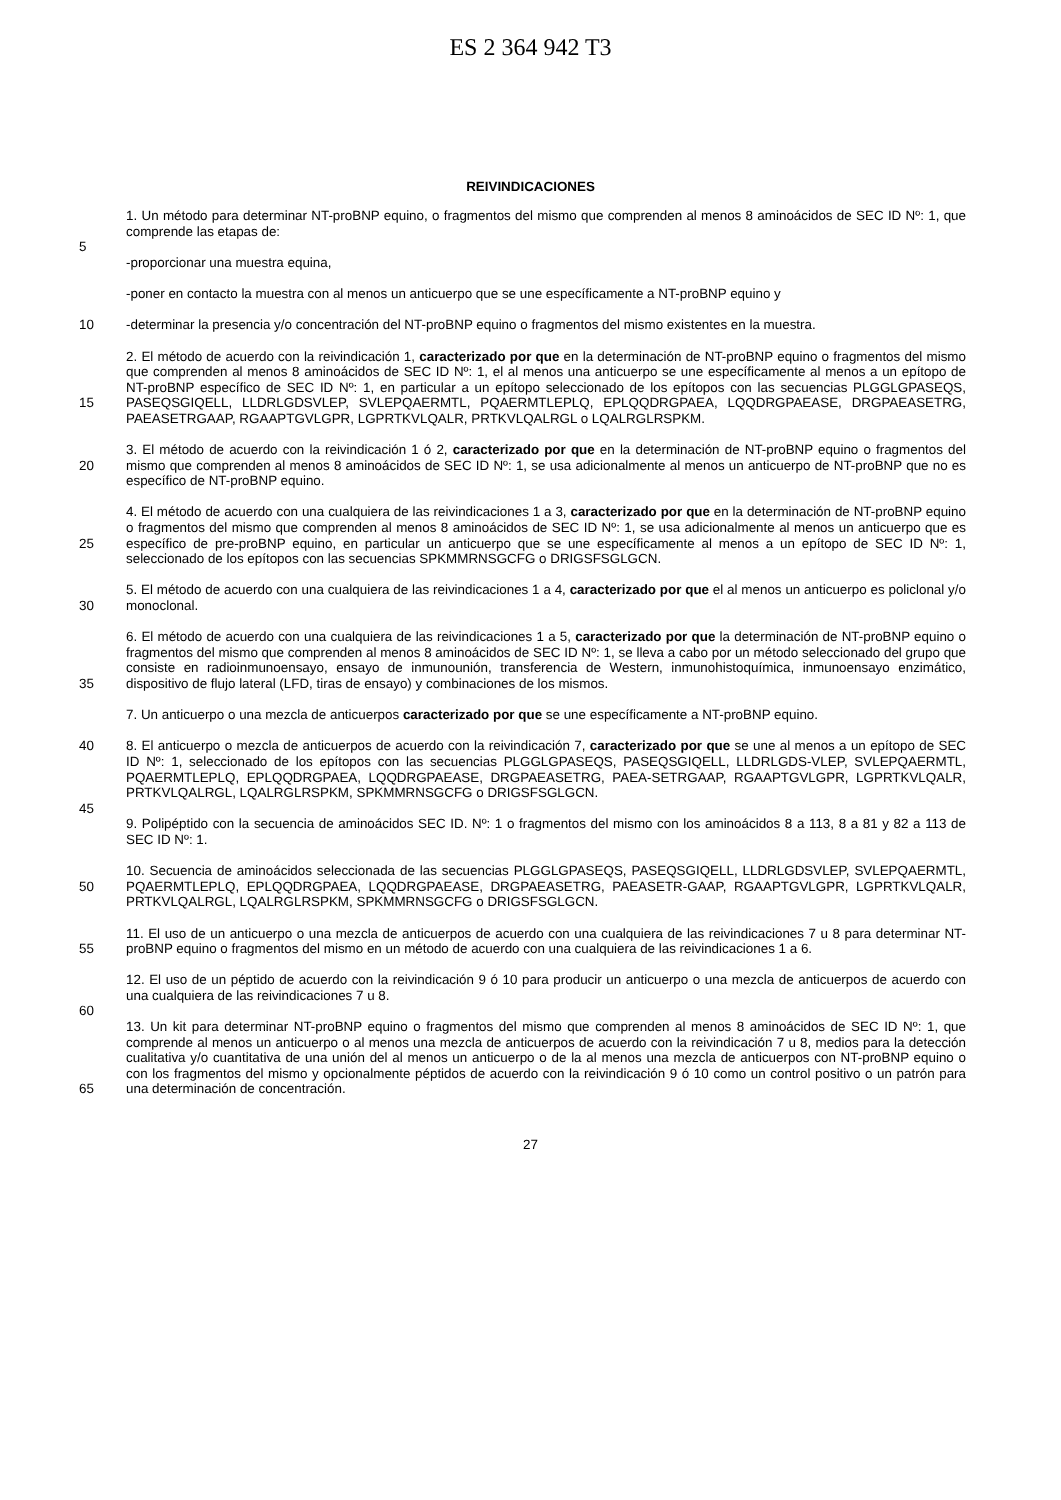ES 2 364 942 T3
REIVINDICACIONES
1. Un método para determinar NT-proBNP equino, o fragmentos del mismo que comprenden al menos 8 aminoácidos de SEC ID Nº: 1, que comprende las etapas de:
5
-proporcionar una muestra equina,
-poner en contacto la muestra con al menos un anticuerpo que se une específicamente a NT-proBNP equino y
10 -determinar la presencia y/o concentración del NT-proBNP equino o fragmentos del mismo existentes en la muestra.
15 2. El método de acuerdo con la reivindicación 1, caracterizado por que en la determinación de NT-proBNP equino o fragmentos del mismo que comprenden al menos 8 aminoácidos de SEC ID Nº: 1, el al menos una anticuerpo se une específicamente al menos a un epítopo de NT-proBNP específico de SEC ID Nº: 1, en particular a un epítopo seleccionado de los epítopos con las secuencias PLGGLGPASEQS, PASEQSGIQELL, LLDRLGDSVLEP, SVLEPQAERMTL, PQAERMTLEPLQ, EPLQQDRGPAEA, LQQDRGPAEASE, DRGPAEASETRG, PAEASETRGAAP, RGAAPTGVLGPR, LGPRTKVLQALR, PRTKVLQALRGL o LQALRGLRSPKM.
20 3. El método de acuerdo con la reivindicación 1 ó 2, caracterizado por que en la determinación de NT-proBNP equino o fragmentos del mismo que comprenden al menos 8 aminoácidos de SEC ID Nº: 1, se usa adicionalmente al menos un anticuerpo de NT-proBNP que no es específico de NT-proBNP equino.
25 4. El método de acuerdo con una cualquiera de las reivindicaciones 1 a 3, caracterizado por que en la determinación de NT-proBNP equino o fragmentos del mismo que comprenden al menos 8 aminoácidos de SEC ID Nº: 1, se usa adicionalmente al menos un anticuerpo que es específico de pre-proBNP equino, en particular un anticuerpo que se une específicamente al menos a un epítopo de SEC ID Nº: 1, seleccionado de los epítopos con las secuencias SPKMMRNSGCFG o DRIGSFSGLGCN.
30 5. El método de acuerdo con una cualquiera de las reivindicaciones 1 a 4, caracterizado por que el al menos un anticuerpo es policlonal y/o monoclonal.
35 6. El método de acuerdo con una cualquiera de las reivindicaciones 1 a 5, caracterizado por que la determinación de NT-proBNP equino o fragmentos del mismo que comprenden al menos 8 aminoácidos de SEC ID Nº: 1, se lleva a cabo por un método seleccionado del grupo que consiste en radioinmunoensayo, ensayo de inmunounión, transferencia de Western, inmunohistoquímica, inmunoensayo enzimático, dispositivo de flujo lateral (LFD, tiras de ensayo) y combinaciones de los mismos.
7. Un anticuerpo o una mezcla de anticuerpos caracterizado por que se une específicamente a NT-proBNP equino.
40 8. El anticuerpo o mezcla de anticuerpos de acuerdo con la reivindicación 7, caracterizado por que se une al menos a un epítopo de SEC ID Nº: 1, seleccionado de los epítopos con las secuencias PLGGLGPASEQS, PASEQSGIQELL, LLDRLGDS-VLEP, SVLEPQAERMTL, PQAERMTLEPLQ, EPLQQDRGPAEA, LQQDRGPAEASE, DRGPAEASETRG, PAEA-SETRGAAP, RGAAPTGVLGPR, LGPRTKVLQALR, PRTKVLQALRGL, LQALRGLRSPKM, SPKMMRNSGCFG o DRIGSFSGLGCN.
45
9. Polipéptido con la secuencia de aminoácidos SEC ID. Nº: 1 o fragmentos del mismo con los aminoácidos 8 a 113, 8 a 81 y 82 a 113 de SEC ID Nº: 1.
50 10. Secuencia de aminoácidos seleccionada de las secuencias PLGGLGPASEQS, PASEQSGIQELL, LLDRLGDSVLEP, SVLEPQAERMTL, PQAERMTLEPLQ, EPLQQDRGPAEA, LQQDRGPAEASE, DRGPAEASETRG, PAEASETR-GAAP, RGAAPTGVLGPR, LGPRTKVLQALR, PRTKVLQALRGL, LQALRGLRSPKM, SPKMMRNSGCFG o DRIGSFSGLGCN.
55 11. El uso de un anticuerpo o una mezcla de anticuerpos de acuerdo con una cualquiera de las reivindicaciones 7 u 8 para determinar NT-proBNP equino o fragmentos del mismo en un método de acuerdo con una cualquiera de las reivindicaciones 1 a 6.
12. El uso de un péptido de acuerdo con la reivindicación 9 ó 10 para producir un anticuerpo o una mezcla de anticuerpos de acuerdo con una cualquiera de las reivindicaciones 7 u 8.
60
65 13. Un kit para determinar NT-proBNP equino o fragmentos del mismo que comprenden al menos 8 aminoácidos de SEC ID Nº: 1, que comprende al menos un anticuerpo o al menos una mezcla de anticuerpos de acuerdo con la reivindicación 7 u 8, medios para la detección cualitativa y/o cuantitativa de una unión del al menos un anticuerpo o de la al menos una mezcla de anticuerpos con NT-proBNP equino o con los fragmentos del mismo y opcionalmente péptidos de acuerdo con la reivindicación 9 ó 10 como un control positivo o un patrón para una determinación de concentración.
27